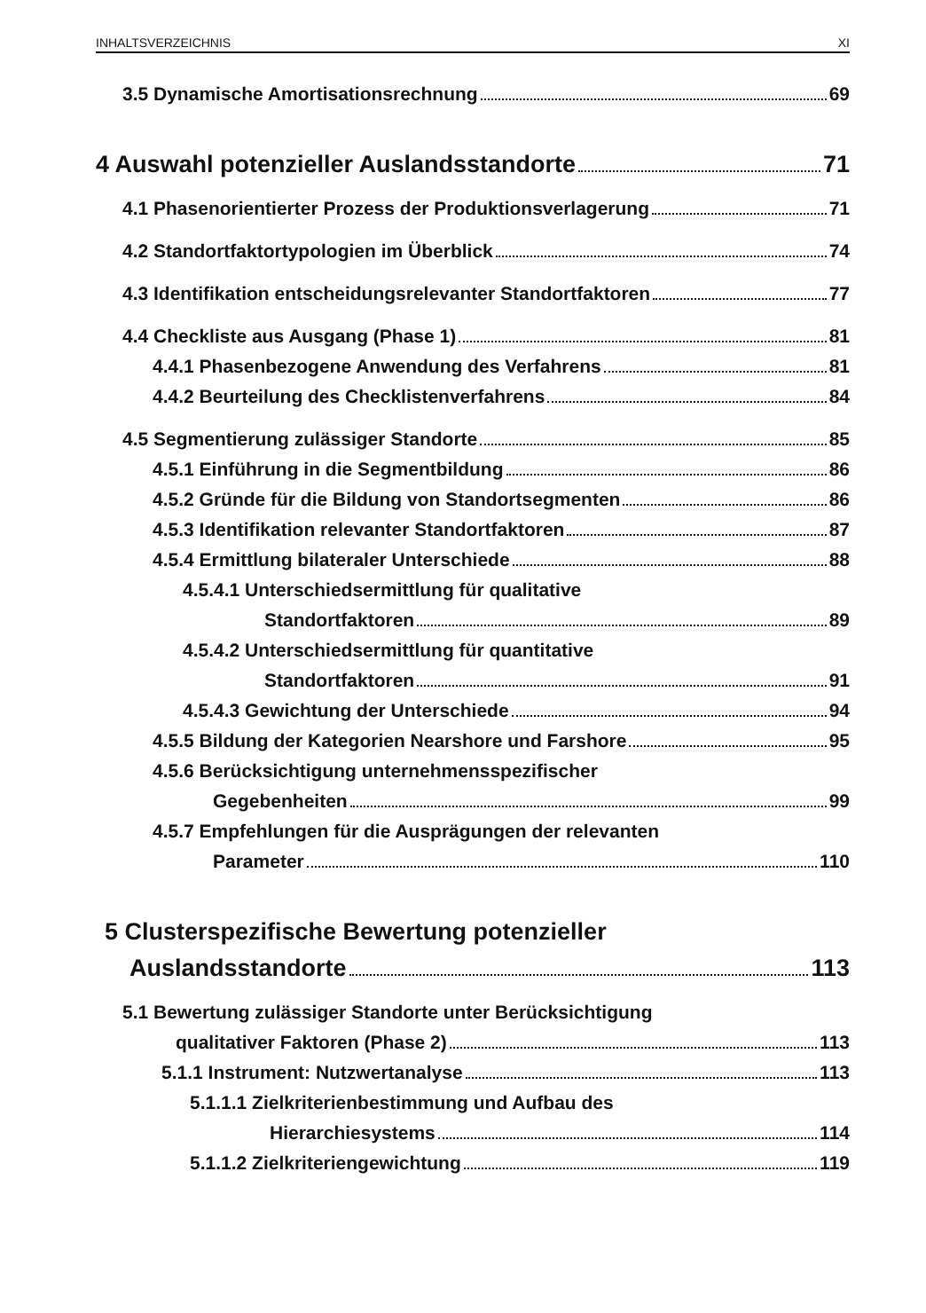INHALTSVERZEICHNIS XI
3.5 Dynamische Amortisationsrechnung 69
4 Auswahl potenzieller Auslandsstandorte 71
4.1 Phasenorientierter Prozess der Produktionsverlagerung 71
4.2 Standortfaktortypologien im Überblick 74
4.3 Identifikation entscheidungsrelevanter Standortfaktoren 77
4.4 Checkliste aus Ausgang (Phase 1) 81
4.4.1 Phasenbezogene Anwendung des Verfahrens 81
4.4.2 Beurteilung des Checklistenverfahrens 84
4.5 Segmentierung zulässiger Standorte 85
4.5.1 Einführung in die Segmentbildung 86
4.5.2 Gründe für die Bildung von Standortsegmenten 86
4.5.3 Identifikation relevanter Standortfaktoren 87
4.5.4 Ermittlung bilateraler Unterschiede 88
4.5.4.1 Unterschiedsermittlung für qualitative
Standortfaktoren 89
4.5.4.2 Unterschiedsermittlung für quantitative
Standortfaktoren 91
4.5.4.3 Gewichtung der Unterschiede 94
4.5.5 Bildung der Kategorien Nearshore und Farshore 95
4.5.6 Berücksichtigung unternehmensspezifischer
Gegebenheiten 99
4.5.7 Empfehlungen für die Ausprägungen der relevanten
Parameter 110
5 Clusterspezifische Bewertung potenzieller
Auslandsstandorte 113
5.1 Bewertung zulässiger Standorte unter Berücksichtigung
qualitativer Faktoren (Phase 2) 113
5.1.1 Instrument: Nutzwertanalyse 113
5.1.1.1 Zielkriterienbestimmung und Aufbau des
Hierarchiesystems 114
5.1.1.2 Zielkriteriengewichtung 119